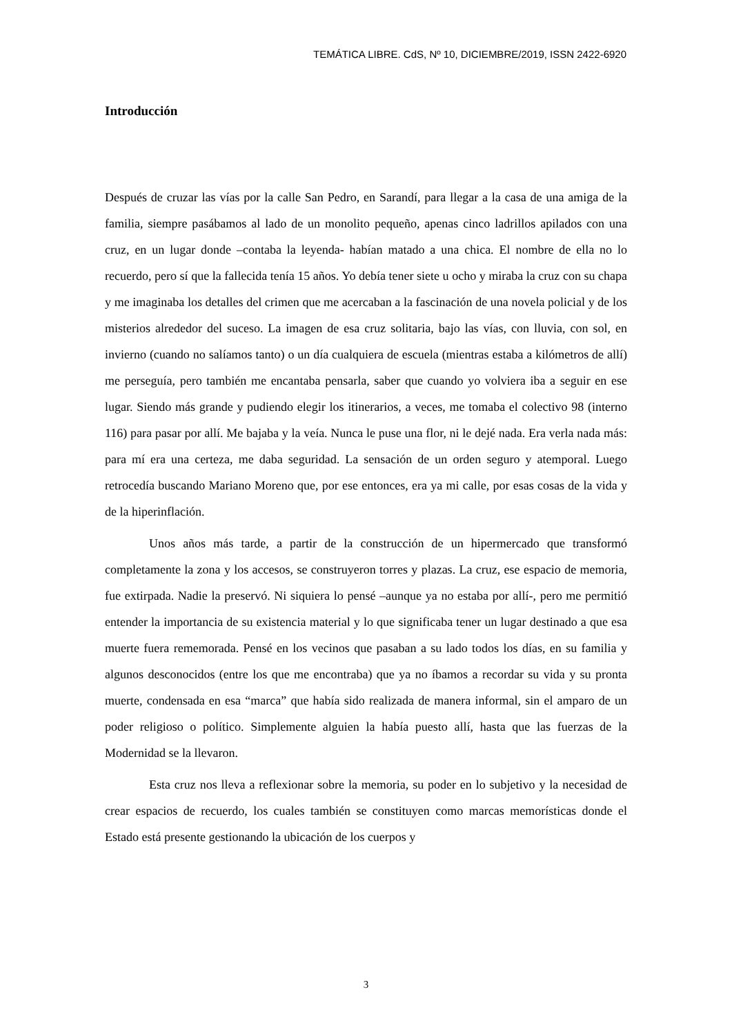TEMÁTICA LIBRE. CdS, Nº 10, DICIEMBRE/2019, ISSN 2422-6920
Introducción
Después de cruzar las vías por la calle San Pedro, en Sarandí, para llegar a la casa de una amiga de la familia, siempre pasábamos al lado de un monolito pequeño, apenas cinco ladrillos apilados con una cruz, en un lugar donde –contaba la leyenda- habían matado a una chica. El nombre de ella no lo recuerdo, pero sí que la fallecida tenía 15 años. Yo debía tener siete u ocho y miraba la cruz con su chapa y me imaginaba los detalles del crimen que me acercaban a la fascinación de una novela policial y de los misterios alrededor del suceso. La imagen de esa cruz solitaria, bajo las vías, con lluvia, con sol, en invierno (cuando no salíamos tanto) o un día cualquiera de escuela (mientras estaba a kilómetros de allí) me perseguía, pero también me encantaba pensarla, saber que cuando yo volviera iba a seguir en ese lugar. Siendo más grande y pudiendo elegir los itinerarios, a veces, me tomaba el colectivo 98 (interno 116) para pasar por allí. Me bajaba y la veía. Nunca le puse una flor, ni le dejé nada. Era verla nada más: para mí era una certeza, me daba seguridad. La sensación de un orden seguro y atemporal. Luego retrocedía buscando Mariano Moreno que, por ese entonces, era ya mi calle, por esas cosas de la vida y de la hiperinflación.
Unos años más tarde, a partir de la construcción de un hipermercado que transformó completamente la zona y los accesos, se construyeron torres y plazas. La cruz, ese espacio de memoria, fue extirpada. Nadie la preservó. Ni siquiera lo pensé –aunque ya no estaba por allí-, pero me permitió entender la importancia de su existencia material y lo que significaba tener un lugar destinado a que esa muerte fuera rememorada. Pensé en los vecinos que pasaban a su lado todos los días, en su familia y algunos desconocidos (entre los que me encontraba) que ya no íbamos a recordar su vida y su pronta muerte, condensada en esa “marca” que había sido realizada de manera informal, sin el amparo de un poder religioso o político. Simplemente alguien la había puesto allí, hasta que las fuerzas de la Modernidad se la llevaron.
Esta cruz nos lleva a reflexionar sobre la memoria, su poder en lo subjetivo y la necesidad de crear espacios de recuerdo, los cuales también se constituyen como marcas memorísticas donde el Estado está presente gestionando la ubicación de los cuerpos y
3